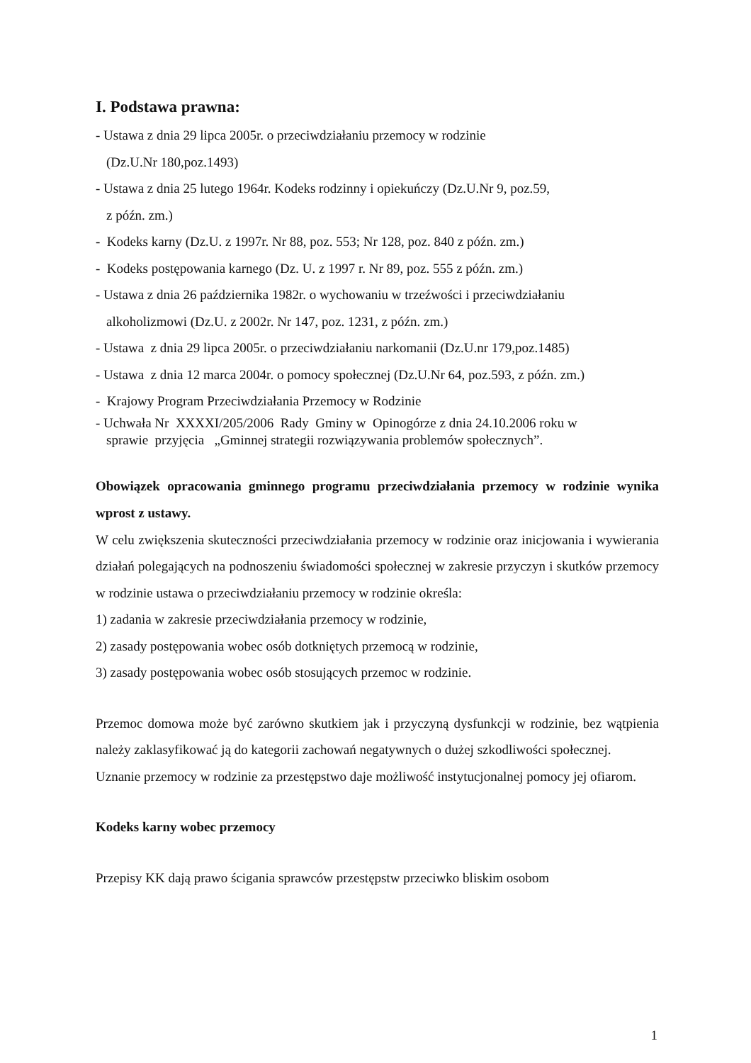I. Podstawa prawna:
- Ustawa z dnia 29 lipca 2005r. o przeciwdziałaniu przemocy w rodzinie
(Dz.U.Nr 180,poz.1493)
- Ustawa z dnia 25 lutego 1964r. Kodeks rodzinny i opiekuńczy (Dz.U.Nr 9, poz.59,
z późn. zm.)
- Kodeks karny (Dz.U. z 1997r. Nr 88, poz. 553; Nr 128, poz. 840 z późn. zm.)
- Kodeks postępowania karnego (Dz. U. z 1997 r. Nr 89, poz. 555 z późn. zm.)
- Ustawa z dnia 26 października 1982r. o wychowaniu w trzeźwości i przeciwdziałaniu
alkoholizmowi (Dz.U. z 2002r. Nr 147, poz. 1231, z późn. zm.)
- Ustawa z dnia 29 lipca 2005r. o przeciwdziałaniu narkomanii (Dz.U.nr 179,poz.1485)
- Ustawa z dnia 12 marca 2004r. o pomocy społecznej (Dz.U.Nr 64, poz.593, z późn. zm.)
- Krajowy Program Przeciwdziałania Przemocy w Rodzinie
- Uchwała Nr XXXXI/205/2006 Rady Gminy w Opinogórze z dnia 24.10.2006 roku w
sprawie przyjęcia „Gminnej strategii rozwiązywania problemów społecznych”.
Obowiązek opracowania gminnego programu przeciwdziałania przemocy w rodzinie wynika wprost z ustawy.
W celu zwiększenia skuteczności przeciwdziałania przemocy w rodzinie oraz inicjowania i wywierania działań polegających na podnoszeniu świadomości społecznej w zakresie przyczyn i skutków przemocy w rodzinie ustawa o przeciwdziałaniu przemocy w rodzinie określa:
1) zadania w zakresie przeciwdziałania przemocy w rodzinie,
2) zasady postępowania wobec osób dotkniętych przemocą w rodzinie,
3) zasady postępowania wobec osób stosujących przemoc w rodzinie.
Przemoc domowa może być zarówno skutkiem jak i przyczyną dysfunkcji w rodzinie, bez wątpienia należy zaklasyfikować ją do kategorii zachowań negatywnych o dużej szkodliwości społecznej.
Uznanie przemocy w rodzinie za przestępstwo daje możliwość instytucjonalnej pomocy jej ofiarom.
Kodeks karny wobec przemocy
Przepisy KK dają prawo ścigania sprawców przestępstw przeciwko bliskim osobom
1